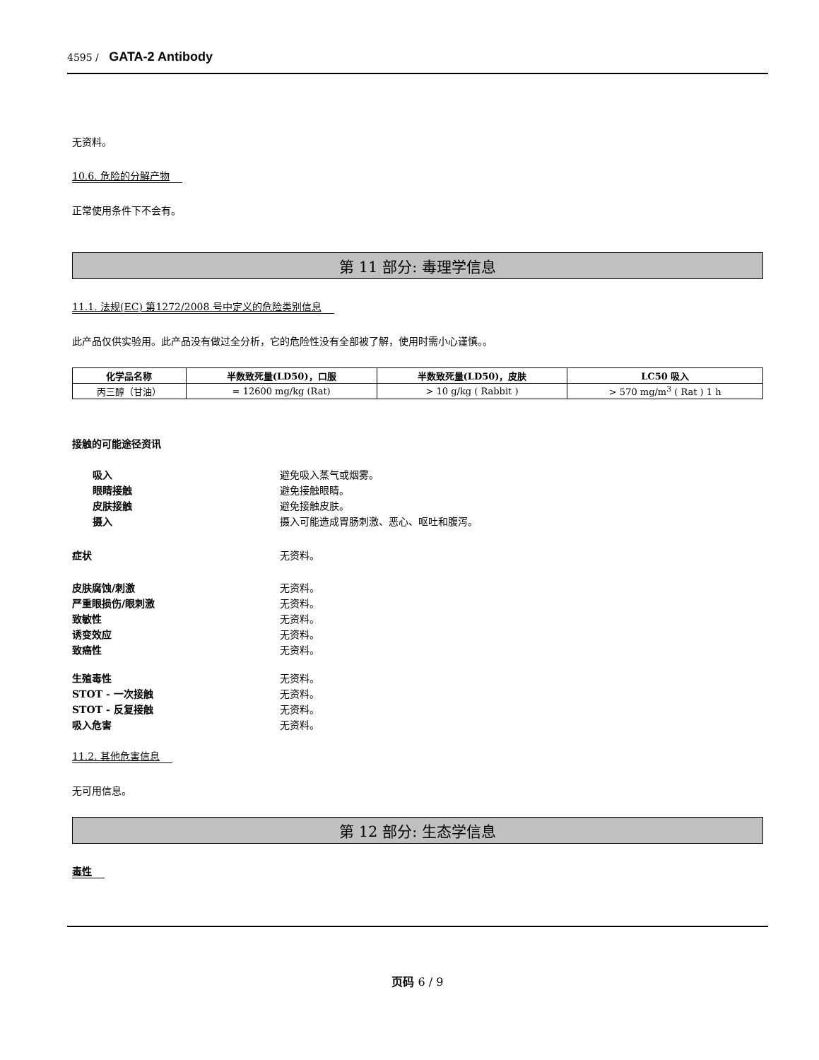4595 / GATA-2 Antibody
无资料。
10.6. 危险的分解产物
正常使用条件下不会有。
第 11 部分: 毒理学信息
11.1. 法规(EC) 第1272/2008 号中定义的危险类别信息
此产品仅供实验用。此产品没有做过全分析，它的危险性没有全部被了解，使用时需小心谨慎。。
| 化学品名称 | 半数致死量(LD50)，口服 | 半数致死量(LD50)，皮肤 | LC50 吸入 |
| --- | --- | --- | --- |
| 丙三醇（甘油） | = 12600 mg/kg (Rat) | > 10 g/kg ( Rabbit ) | > 570 mg/m<sup>3</sup> ( Rat ) 1 h |
接触的可能途径资讯
吸入 避免吸入蒸气或烟雾。
眼睛接触 避免接触眼睛。
皮肤接触 避免接触皮肤。
摄入 摄入可能造成胃肠刺激、恶心、呕吐和腹泻。
症状 无资料。
皮肤腐蚀/刺激 无资料。
严重眼损伤/眼刺激 无资料。
致敏性 无资料。
诱变效应 无资料。
致癌性 无资料。
生殖毒性 无资料。
STOT - 一次接触 无资料。
STOT - 反复接触 无资料。
吸入危害 无资料。
11.2. 其他危害信息
无可用信息。
第 12 部分: 生态学信息
毒性
页码 6 / 9